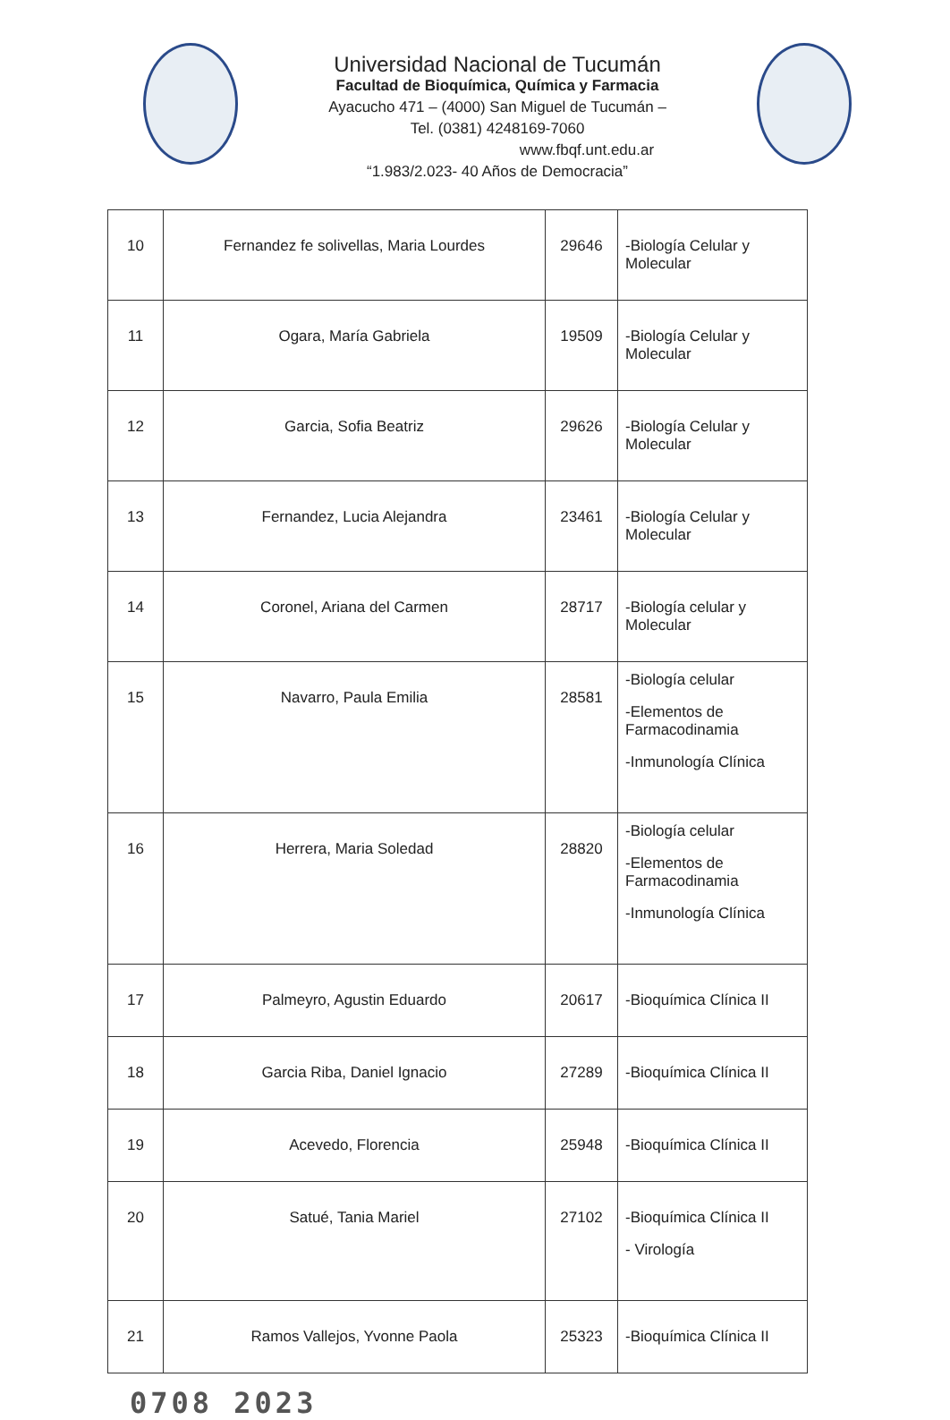Universidad Nacional de Tucumán
Facultad de Bioquímica, Química y Farmacia
Ayacucho 471 – (4000) San Miguel de Tucumán –
Tel. (0381) 4248169-7060
www.fbqf.unt.edu.ar
“1.983/2.023- 40 Años de Democracia”
| 10 | Fernandez fe solivellas, Maria Lourdes | 29646 | -Biología Celular y Molecular |
| 11 | Ogara, María Gabriela | 19509 | -Biología Celular y Molecular |
| 12 | Garcia, Sofia Beatriz | 29626 | -Biología Celular y Molecular |
| 13 | Fernandez, Lucia Alejandra | 23461 | -Biología Celular y Molecular |
| 14 | Coronel, Ariana del Carmen | 28717 | -Biología celular y Molecular |
| 15 | Navarro, Paula Emilia | 28581 | -Biología celular -Elementos de Farmacodinamia -Inmunología Clínica |
| 16 | Herrera, Maria Soledad | 28820 | -Biología celular -Elementos de Farmacodinamia -Inmunología Clínica |
| 17 | Palmeyro, Agustin Eduardo | 20617 | -Bioquímica Clínica II |
| 18 | Garcia Riba, Daniel Ignacio | 27289 | -Bioquímica Clínica II |
| 19 | Acevedo, Florencia | 25948 | -Bioquímica Clínica II |
| 20 | Satué, Tania Mariel | 27102 | -Bioquímica Clínica II - Virología |
| 21 | Ramos Vallejos, Yvonne Paola | 25323 | -Bioquímica Clínica II |
0708 2023